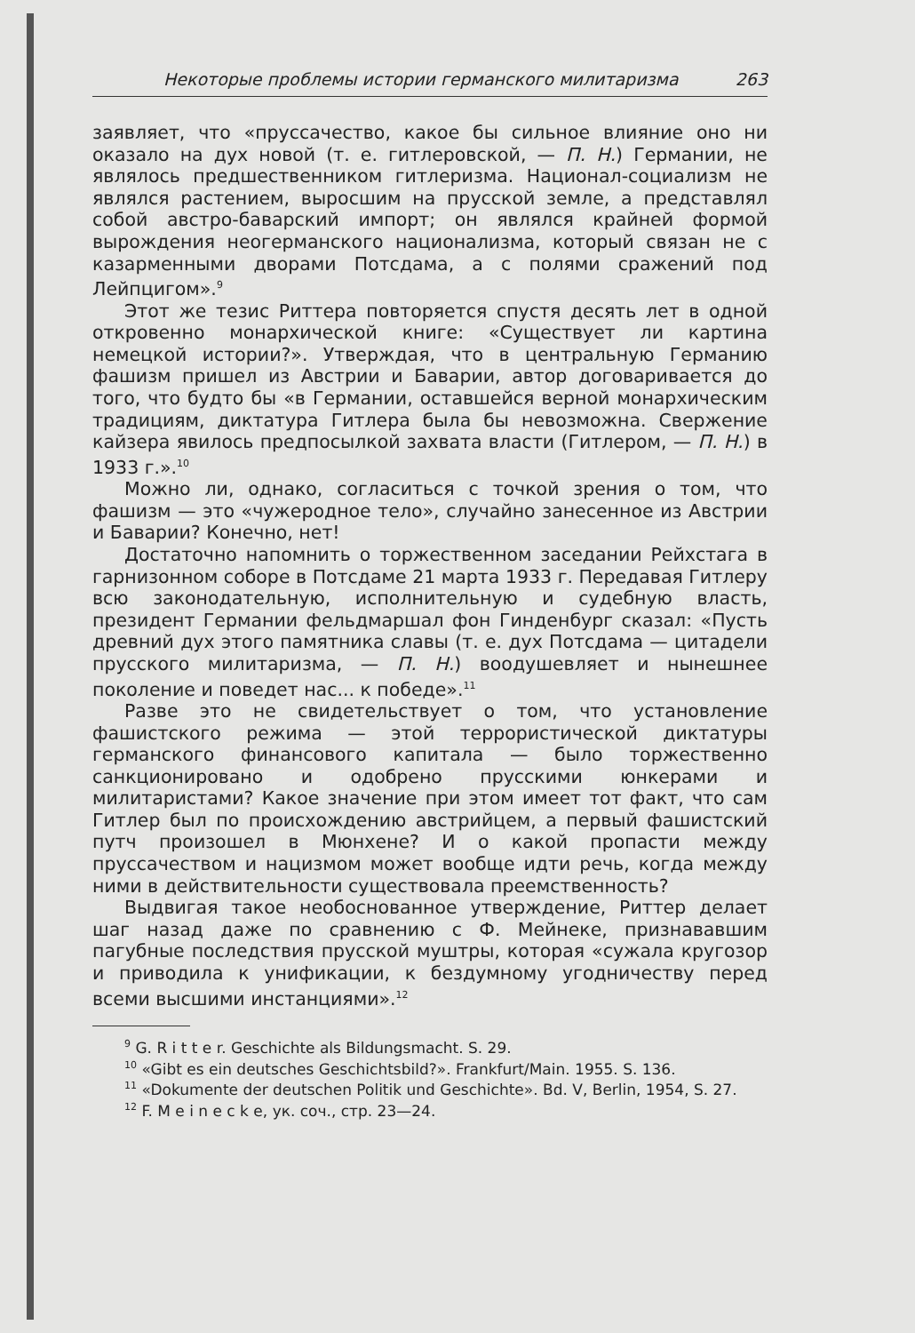Некоторые проблемы истории германского милитаризма 263
заявляет, что «пруссачество, какое бы сильное влияние оно ни оказало на дух новой (т. е. гитлеровской, — П. Н.) Германии, не являлось предшественником гитлеризма. Национал-социализм не являлся растением, выросшим на прусской земле, а представлял собой австро-баварский импорт; он являлся крайней формой вырождения неогерманского национализма, который связан не с казарменными дворами Потсдама, а с полями сражений под Лейпцигом».<sup>9</sup>
Этот же тезис Риттера повторяется спустя десять лет в одной откровенно монархической книге: «Существует ли картина немецкой истории?». Утверждая, что в центральную Германию фашизм пришел из Австрии и Баварии, автор договаривается до того, что будто бы «в Германии, оставшейся верной монархическим традициям, диктатура Гитлера была бы невозможна. Свержение кайзера явилось предпосылкой захвата власти (Гитлером, — П. Н.) в 1933 г.».<sup>10</sup>
Можно ли, однако, согласиться с точкой зрения о том, что фашизм — это «чужеродное тело», случайно занесенное из Австрии и Баварии? Конечно, нет!
Достаточно напомнить о торжественном заседании Рейхстага в гарнизонном соборе в Потсдаме 21 марта 1933 г. Передавая Гитлеру всю законодательную, исполнительную и судебную власть, президент Германии фельдмаршал фон Гинденбург сказал: «Пусть древний дух этого памятника славы (т. е. дух Потсдама — цитадели прусского милитаризма, — П. Н.) воодушевляет и нынешнее поколение и поведет нас... к победе».<sup>11</sup>
Разве это не свидетельствует о том, что установление фашистского режима — этой террористической диктатуры германского финансового капитала — было торжественно санкционировано и одобрено прусскими юнкерами и милитаристами? Какое значение при этом имеет тот факт, что сам Гитлер был по происхождению австрийцем, а первый фашистский путч произошел в Мюнхене? И о какой пропасти между пруссачеством и нацизмом может вообще идти речь, когда между ними в действительности существовала преемственность?
Выдвигая такое необоснованное утверждение, Риттер делает шаг назад даже по сравнению с Ф. Мейнеке, признававшим пагубные последствия прусской муштры, которая «сужала кругозор и приводила к унификации, к бездумному угодничеству перед всеми высшими инстанциями».<sup>12</sup>
<sup>9</sup> G. R i t t e r. Geschichte als Bildungsmacht. S. 29.
<sup>10</sup> «Gibt es ein deutsches Geschichtsbild?». Frankfurt/Main. 1955. S. 136.
<sup>11</sup> «Dokumente der deutschen Politik und Geschichte». Bd. V, Berlin, 1954, S. 27.
<sup>12</sup> F. M e i n e c k e, ук. соч., стр. 23—24.